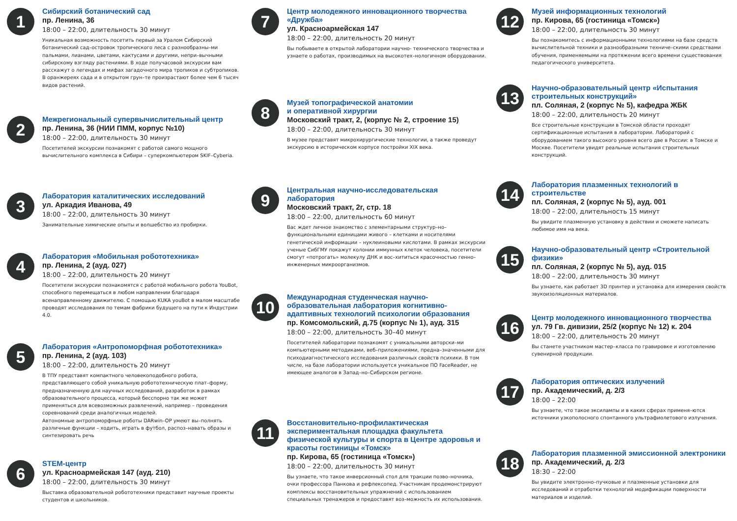1
Сибирский ботанический сад
пр. Ленина, 36
18:00 – 22:00, длительность 30 минут
Уникальная возможность посетить первый за Уралом Сибирский ботанический сад–островок тропического леса с разнообразны–ми пальмами, лианами, цветами, кактусами и другими, непри–вычными сибирскому взгляду растениями. В ходе получасовой экскурсии вам расскажут о легендах и мифах загадочного мира тропиков и субтропиков. В оранжереях сада и в открытом грун–те произрастают более чем 6 тысяч видов растений.
2
Межрегиональный супервычислительный центр
пр. Ленина, 36 (НИИ ПММ, корпус №10)
18:00 – 22:00, длительность 30 минут
Посетителей экскурсии познакомят с работой самого мощного вычислительного комплекса в Сибири – суперкомпьютером SKIF–Cyberia.
3
Лаборатория каталитических исследований
ул. Аркадия Иванова, 49
18:00 – 22:00, длительность 30 минут
Занимательные химические опыты и волшебство из пробирки.
4
Лаборатория «Мобильная робототехника»
пр. Ленина, 2 (ауд. 027)
18:00 – 22:00, длительность 20 минут
Посетители экскурсии познакомятся с работой мобильного робота YouBot, способного перемещаться в любом направлении благодаря всенаправленному движителю. С помощью KUKA youBot в малом масштабе проводят исследования по темам фабрики будущего на пути к Индустрии 4.0.
5
Лаборатория «Антропоморфная робототехника»
пр. Ленина, 2 (ауд. 103)
18:00 – 22:00, длительность 20 минут
В ТПУ представят компактного человекоподобного робота, представляющего собой уникальную робототехническую плат–форму, предназначенную для научных исследований, разработок в рамках образовательного процесса, который бесспорно так же может применяться для всевозможных развлечений, например – проведения соревнований среди аналогичных моделей.
Автономные антропоморфные роботы DARwin–OP умеют вы–полнять различные функции – ходить, играть в футбол, распоз–навать образы и синтезировать речь
6
STEM-центр
ул. Красноармейская 147 (ауд. 210)
18:00 – 22:00, длительность 30 минут
Выставка образовательной робототехники представит научные проекты студентов и школьников.
7
Центр молодежного инновационного творчества «Дружба»
ул. Красноармейская 147
18:00 – 22:00, длительность 20 минут
Вы побываете в открытой лаборатории научно- технического творчества и узнаете о работах, производимых на высокотех–нологичном оборудовании.
8
Музей топографической анатомии
и оперативной хирургии
Московский тракт, 2, (корпус № 2, строение 15)
18:00 – 22:00, длительность 30 минут
В музее представят микрохирургические технологии, а также проведут экскурсию в историческом корпусе постройки XIX века.
9
Центральная научно-исследовательская лаборатория
Московский тракт, 2г, стр. 18
18:00 – 22:00, длительность 60 минут
Вас ждет личное знакомство с элементарными структур–но–функциональными единицами живого – клетками и носителями генетической информации – нуклеиновыми кислотами. В рамках экскурсии ученые СибГМУ покажут колонии иммунных клеток человека, посетители смогут «потрогать» молекулу ДНК и вос–хититься красочностью генно–инженерных микроорганизмов.
10
Международная студенческая научно-образовательная лаборатория когнитивно-адаптивных технологий психологии образования
пр. Комсомольский, д.75 (корпус № 1), ауд. 315
18:00 – 22:00, длительность 30–40 минут
Посетителей лаборатории познакомят с уникальными авторски–ми компьютерными методиками, веб–приложениями, предна–значенными для психодиагностического исследования различных свойств психики. В том числе, на базе лаборатории используется уникальное ПО FaceReader, не имеющее аналогов в Запад–но–Сибирском регионе.
11
Восстановительно-профилактическая экспериментальная площадка факультета физической культуры и спорта в Центре здоровья и красоты гостиницы «Томск»
пр. Кирова, 65 (гостиница «Томск»)
18:00 – 22:00, длительность 30 минут
Вы узнаете, что такое инверсионный стол для тракции позво–ночника, очки профессора Панкова и рефлексопед. Участникам продемонстрируют комплексы восстановительных упражнений с использованием специальных тренажеров и предоставят воз–можность их использования.
12
Музей информационных технологий
пр. Кирова, 65 (гостиница «Томск»)
18:00 – 22:00, длительность 30 минут
Вы познакомитесь с информационными технологиями на базе средств вычислительной техники и разнообразными техниче–скими средствами обучения, применяемыми на протяжении всего времени существования педагогического университета.
13
Научно-образовательный центр «Испытания строительных конструкций»
пл. Соляная, 2 (корпус № 5), кафедра ЖБК
18:00 – 22:00, длительность 20 минут
Все строительные конструкции в Томской области проходят сертификационные испытания в лаборатории. Лабораторий с оборудованием такого высокого уровня всего две в России: в Томске и Москве. Посетители увидят реальные испытания строительных конструкций.
14
Лаборатория плазменных технологий в строительстве
пл. Соляная, 2 (корпус № 5), ауд. 001
18:00 – 22:00, длительность 15 минут
Вы увидите плазменную установку в действии и сможете написать любимое имя на века.
15
Научно-образовательный центр «Строительной физики»
пл. Соляная, 2 (корпус № 5), ауд. 015
18:00 – 22:00, длительность 30 минут
Вы узнаете, как работает 3D принтер и установка для измерения свойств звукоизоляционных материалов.
16
Центр молодежного инновационного творчества
ул. 79 Гв. дивизии, 25/2 (корпус № 12) к. 204
18:00 – 22:00, длительность 20 минут
Вы станете участником мастер–класса по гравировке и изготовлению сувенирной продукции.
17
Лаборатория оптических излучений
пр. Академический, д. 2/3
18:00 – 22:00
Вы узнаете, что такое эксилампы и в каких сферах применя–ются источники узкополосного спонтанного ультрафиолетового излучения.
18
Лаборатория плазменной эмиссионной электроники
пр. Академический, д. 2/3
18:30 – 22:00
Вы увидите электронно–пучковые и плазменные установки для исследований и отработки технологий модификации поверхности материалов и изделий.